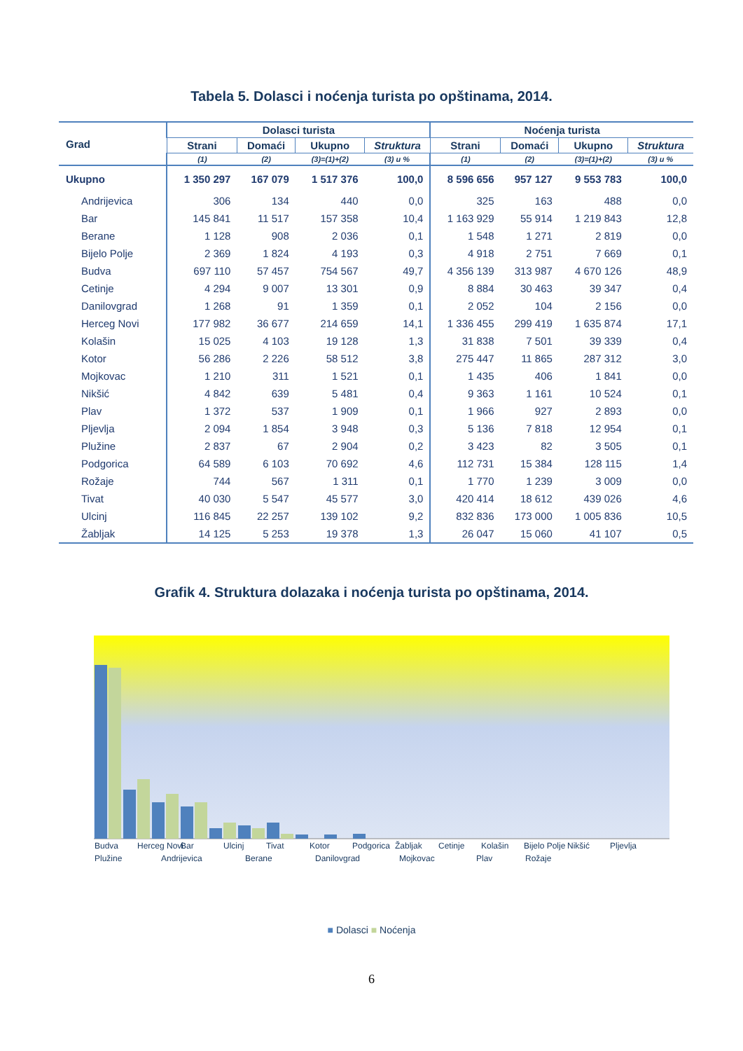Tabela 5. Dolasci i noćenja turista po opštinama, 2014.
| Grad | Dolasci turista | | | | Noćenja turista | | | |
| --- | --- | --- | --- | --- | --- | --- | --- | --- |
| | Strani | Domaći | Ukupno | Struktura | Strani | Domaći | Ukupno | Struktura |
| | (1) | (2) | (3)=(1)+(2) | (3) u % | (1) | (2) | (3)=(1)+(2) | (3) u % |
| Ukupno | 1 350 297 | 167 079 | 1 517 376 | 100,0 | 8 596 656 | 957 127 | 9 553 783 | 100,0 |
| Andrijevica | 306 | 134 | 440 | 0,0 | 325 | 163 | 488 | 0,0 |
| Bar | 145 841 | 11 517 | 157 358 | 10,4 | 1 163 929 | 55 914 | 1 219 843 | 12,8 |
| Berane | 1 128 | 908 | 2 036 | 0,1 | 1 548 | 1 271 | 2 819 | 0,0 |
| Bijelo Polje | 2 369 | 1 824 | 4 193 | 0,3 | 4 918 | 2 751 | 7 669 | 0,1 |
| Budva | 697 110 | 57 457 | 754 567 | 49,7 | 4 356 139 | 313 987 | 4 670 126 | 48,9 |
| Cetinje | 4 294 | 9 007 | 13 301 | 0,9 | 8 884 | 30 463 | 39 347 | 0,4 |
| Danilovgrad | 1 268 | 91 | 1 359 | 0,1 | 2 052 | 104 | 2 156 | 0,0 |
| Herceg Novi | 177 982 | 36 677 | 214 659 | 14,1 | 1 336 455 | 299 419 | 1 635 874 | 17,1 |
| Kolašin | 15 025 | 4 103 | 19 128 | 1,3 | 31 838 | 7 501 | 39 339 | 0,4 |
| Kotor | 56 286 | 2 226 | 58 512 | 3,8 | 275 447 | 11 865 | 287 312 | 3,0 |
| Mojkovac | 1 210 | 311 | 1 521 | 0,1 | 1 435 | 406 | 1 841 | 0,0 |
| Nikšić | 4 842 | 639 | 5 481 | 0,4 | 9 363 | 1 161 | 10 524 | 0,1 |
| Plav | 1 372 | 537 | 1 909 | 0,1 | 1 966 | 927 | 2 893 | 0,0 |
| Pljevlja | 2 094 | 1 854 | 3 948 | 0,3 | 5 136 | 7 818 | 12 954 | 0,1 |
| Plužine | 2 837 | 67 | 2 904 | 0,2 | 3 423 | 82 | 3 505 | 0,1 |
| Podgorica | 64 589 | 6 103 | 70 692 | 4,6 | 112 731 | 15 384 | 128 115 | 1,4 |
| Rožaje | 744 | 567 | 1 311 | 0,1 | 1 770 | 1 239 | 3 009 | 0,0 |
| Tivat | 40 030 | 5 547 | 45 577 | 3,0 | 420 414 | 18 612 | 439 026 | 4,6 |
| Ulcinj | 116 845 | 22 257 | 139 102 | 9,2 | 832 836 | 173 000 | 1 005 836 | 10,5 |
| Žabljak | 14 125 | 5 253 | 19 378 | 1,3 | 26 047 | 15 060 | 41 107 | 0,5 |
Grafik 4. Struktura dolazaka i noćenja turista po opštinama, 2014.
Budva
Herceg Novi
Bar
Ulcinj
Tivat
Kotor
Podgorica
Žabljak
Cetinje
Kolašin
Bijelo Polje
Nikšić
Pljevlja
Plužine
Andrijevica
Berane
Danilovgrad
Mojkovac
Plav
Rožaje
■ Dolasci ■ Noćenja
6